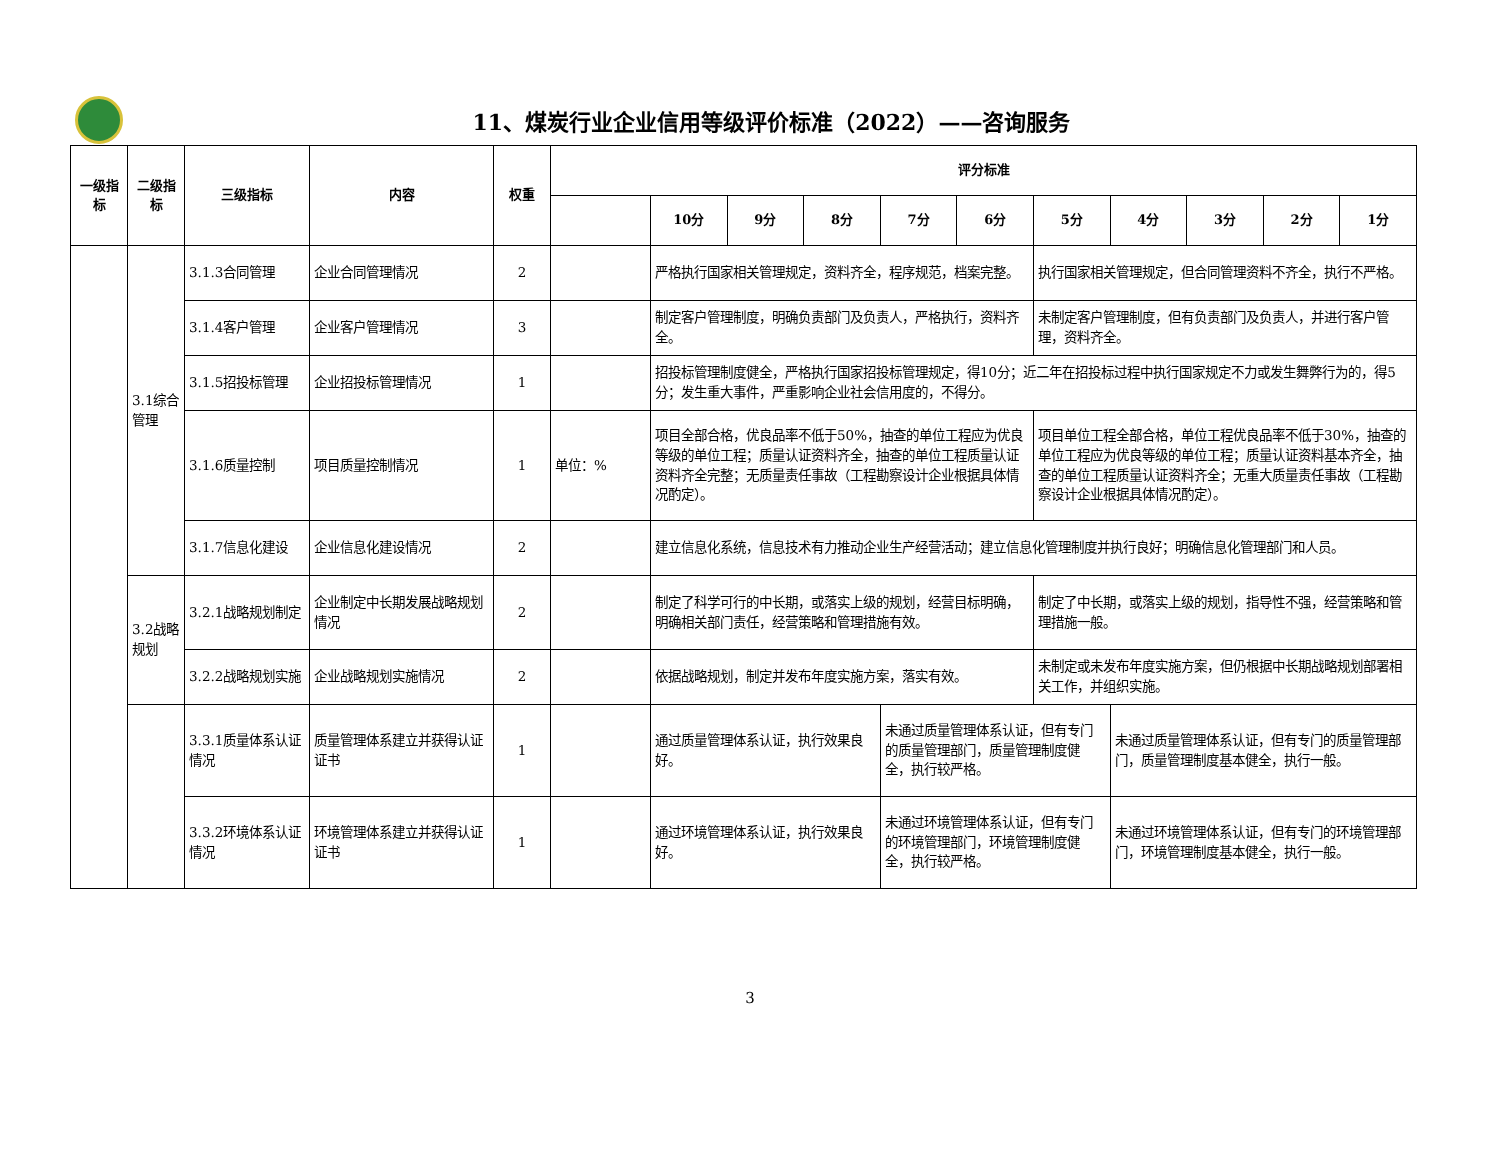11、煤炭行业企业信用等级评价标准（2022）——咨询服务
| 一级指标 | 二级指标 | 三级指标 | 内容 | 权重 | 评分标准 | | | | | | | | | | |
| --- | --- | --- | --- | --- | --- | --- | --- | --- | --- | --- | --- | --- | --- | --- | --- |
| | | | | | | 10分 | 9分 | 8分 | 7分 | 6分 | 5分 | 4分 | 3分 | 2分 | 1分 |
| | 3.1综合管理 | 3.1.3合同管理 | 企业合同管理情况 | 2 | | 严格执行国家相关管理规定，资料齐全，程序规范，档案完整。 | | | | | 执行国家相关管理规定，但合同管理资料不齐全，执行不严格。 | | | | |
| | | 3.1.4客户管理 | 企业客户管理情况 | 3 | | 制定客户管理制度，明确负责部门及负责人，严格执行，资料齐全。 | | | | | 未制定客户管理制度，但有负责部门及负责人，并进行客户管理，资料齐全。 | | | | |
| | | 3.1.5招投标管理 | 企业招投标管理情况 | 1 | | 招投标管理制度健全，严格执行国家招投标管理规定，得10分；近二年在招投标过程中执行国家规定不力或发生舞弊行为的，得5分；发生重大事件，严重影响企业社会信用度的，不得分。 | | | | | | | | | |
| | | 3.1.6质量控制 | 项目质量控制情况 | 1 | 单位：% | 项目全部合格，优良品率不低于50%，抽查的单位工程应为优良等级的单位工程；质量认证资料齐全，抽查的单位工程质量认证资料齐全完整；无质量责任事故（工程勘察设计企业根据具体情况酌定）。 | | | | | 项目单位工程全部合格，单位工程优良品率不低于30%，抽查的单位工程应为优良等级的单位工程；质量认证资料基本齐全，抽查的单位工程质量认证资料齐全；无重大质量责任事故（工程勘察设计企业根据具体情况酌定）。 | | | | |
| | | 3.1.7信息化建设 | 企业信息化建设情况 | 2 | | 建立信息化系统，信息技术有力推动企业生产经营活动；建立信息化管理制度并执行良好；明确信息化管理部门和人员。 | | | | | | | | | |
| | 3.2战略规划 | 3.2.1战略规划制定 | 企业制定中长期发展战略规划情况 | 2 | | 制定了科学可行的中长期，或落实上级的规划，经营目标明确，明确相关部门责任，经营策略和管理措施有效。 | | | | | 制定了中长期，或落实上级的规划，指导性不强，经营策略和管理措施一般。 | | | | |
| | | 3.2.2战略规划实施 | 企业战略规划实施情况 | 2 | | 依据战略规划，制定并发布年度实施方案，落实有效。 | | | | | 未制定或未发布年度实施方案，但仍根据中长期战略规划部署相关工作，并组织实施。 | | | | |
| | | 3.3.1质量体系认证情况 | 质量管理体系建立并获得认证证书 | 1 | | 通过质量管理体系认证，执行效果良好。 | | | 未通过质量管理体系认证，但有专门的质量管理部门，质量管理制度健全，执行较严格。 | | | 未通过质量管理体系认证，但有专门的质量管理部门，质量管理制度基本健全，执行一般。 | | | |
| | | 3.3.2环境体系认证情况 | 环境管理体系建立并获得认证证书 | 1 | | 通过环境管理体系认证，执行效果良好。 | | | 未通过环境管理体系认证，但有专门的环境管理部门，环境管理制度健全，执行较严格。 | | | 未通过环境管理体系认证，但有专门的环境管理部门，环境管理制度基本健全，执行一般。 | | | |
3